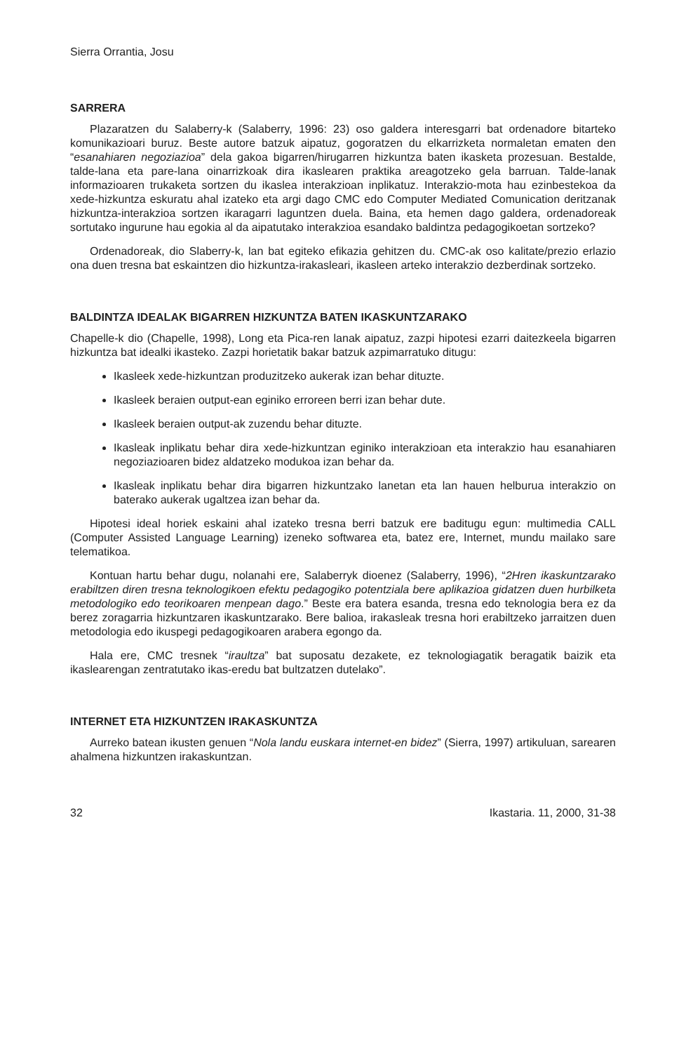Sierra Orrantia, Josu
SARRERA
Plazaratzen du Salaberry-k (Salaberry, 1996: 23) oso galdera interesgarri bat ordenadore bitarteko komunikazioari buruz. Beste autore batzuk aipatuz, gogoratzen du elkarrizketa normaletan ematen den “esanahiaren negoziazioa” dela gakoa bigarren/hirugarren hizkuntza baten ikasketa prozesuan. Bestalde, talde-lana eta pare-lana oinarrizkoak dira ikaslearen praktika areagotzeko gela barruan. Talde-lanak informazioaren trukaketa sortzen du ikaslea interakzioan inplikatuz. Interakzio-mota hau ezinbestekoa da xede-hizkuntza eskuratu ahal izateko eta argi dago CMC edo Computer Mediated Comunication deritzanak hizkuntza-interakzioa sortzen ikaragarri laguntzen duela. Baina, eta hemen dago galdera, ordenadoreak sortutako ingurune hau egokia al da aipatutako interakzioa esandako baldintza pedagogikoetan sortzeko?
Ordenadoreak, dio Slaberry-k, lan bat egiteko efikazia gehitzen du. CMC-ak oso kalitate/prezio erlazio ona duen tresna bat eskaintzen dio hizkuntza-irakasleari, ikasleen arteko interakzio dezberdinak sortzeko.
BALDINTZA IDEALAK BIGARREN HIZKUNTZA BATEN IKASKUNTZARAKO
Chapelle-k dio (Chapelle, 1998), Long eta Pica-ren lanak aipatuz, zazpi hipotesi ezarri daitezkeela bigarren hizkuntza bat idealki ikasteko. Zazpi horietatik bakar batzuk azpimarratuko ditugu:
Ikasleek xede-hizkuntzan produzitzeko aukerak izan behar dituzte.
Ikasleek beraien output-ean eginiko erroreen berri izan behar dute.
Ikasleek beraien output-ak zuzendu behar dituzte.
Ikasleak inplikatu behar dira xede-hizkuntzan eginiko interakzioan eta interakzio hau esanahiaren negoziazioaren bidez aldatzeko modukoa izan behar da.
Ikasleak inplikatu behar dira bigarren hizkuntzako lanetan eta lan hauen helburua interakzio on baterako aukerak ugaltzea izan behar da.
Hipotesi ideal horiek eskaini ahal izateko tresna berri batzuk ere baditugu egun: multimedia CALL (Computer Assisted Language Learning) izeneko softwarea eta, batez ere, Internet, mundu mailako sare telematikoa.
Kontuan hartu behar dugu, nolanahi ere, Salaberryk dioenez (Salaberry, 1996), “2Hren ikaskuntzarako erabiltzen diren tresna teknologikoen efektu pedagogiko potentziala bere aplikazioa gidatzen duen hurbilketa metodologiko edo teorikoaren menpean dago.” Beste era batera esanda, tresna edo teknologia bera ez da berez zoragarria hizkuntzaren ikaskuntzarako. Bere balioa, irakasleak tresna hori erabiltzeko jarraitzen duen metodologia edo ikuspegi pedagogikoaren arabera egongo da.
Hala ere, CMC tresnek “iraultza” bat suposatu dezakete, ez teknologiagatik beragatik baizik eta ikaslearengan zentratutako ikas-eredu bat bultzatzen dutelako”.
INTERNET ETA HIZKUNTZEN IRAKASKUNTZA
Aurreko batean ikusten genuen “Nola landu euskara internet-en bidez” (Sierra, 1997) artikuluan, sarearen ahalmena hizkuntzen irakaskuntzan.
32 Ikastaria. 11, 2000, 31-38